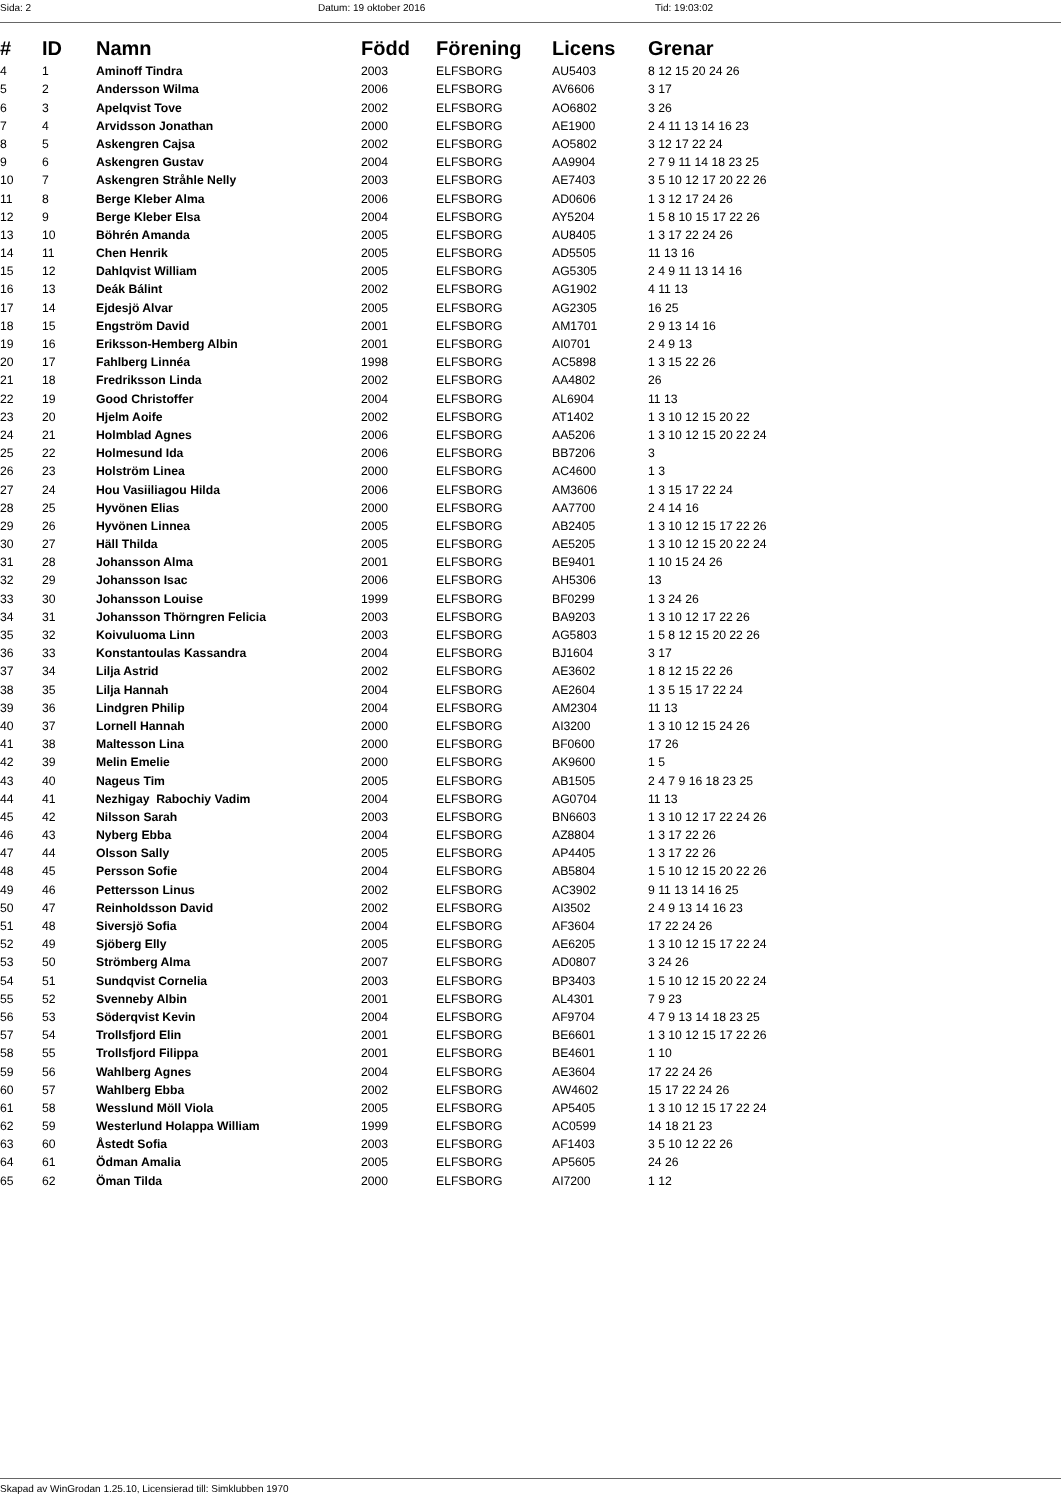Sida: 2 Datum: 19 oktober 2016 Tid: 19:03:02
| # | ID | Namn | Född | Förening | Licens | Grenar |
| --- | --- | --- | --- | --- | --- | --- |
| 4 | 1 | Aminoff Tindra | 2003 | ELFSBORG | AU5403 | 8 12 15 20 24 26 |
| 5 | 2 | Andersson Wilma | 2006 | ELFSBORG | AV6606 | 3 17 |
| 6 | 3 | Apelqvist Tove | 2002 | ELFSBORG | AO6802 | 3 26 |
| 7 | 4 | Arvidsson Jonathan | 2000 | ELFSBORG | AE1900 | 2 4 11 13 14 16 23 |
| 8 | 5 | Askengren Cajsa | 2002 | ELFSBORG | AO5802 | 3 12 17 22 24 |
| 9 | 6 | Askengren Gustav | 2004 | ELFSBORG | AA9904 | 2 7 9 11 14 18 23 25 |
| 10 | 7 | Askengren Stråhle Nelly | 2003 | ELFSBORG | AE7403 | 3 5 10 12 17 20 22 26 |
| 11 | 8 | Berge Kleber Alma | 2006 | ELFSBORG | AD0606 | 1 3 12 17 24 26 |
| 12 | 9 | Berge Kleber Elsa | 2004 | ELFSBORG | AY5204 | 1 5 8 10 15 17 22 26 |
| 13 | 10 | Böhrén Amanda | 2005 | ELFSBORG | AU8405 | 1 3 17 22 24 26 |
| 14 | 11 | Chen Henrik | 2005 | ELFSBORG | AD5505 | 11 13 16 |
| 15 | 12 | Dahlqvist William | 2005 | ELFSBORG | AG5305 | 2 4 9 11 13 14 16 |
| 16 | 13 | Deák Bálint | 2002 | ELFSBORG | AG1902 | 4 11 13 |
| 17 | 14 | Ejdesjö Alvar | 2005 | ELFSBORG | AG2305 | 16 25 |
| 18 | 15 | Engström David | 2001 | ELFSBORG | AM1701 | 2 9 13 14 16 |
| 19 | 16 | Eriksson-Hemberg Albin | 2001 | ELFSBORG | AI0701 | 2 4 9 13 |
| 20 | 17 | Fahlberg Linnéa | 1998 | ELFSBORG | AC5898 | 1 3 15 22 26 |
| 21 | 18 | Fredriksson Linda | 2002 | ELFSBORG | AA4802 | 26 |
| 22 | 19 | Good Christoffer | 2004 | ELFSBORG | AL6904 | 11 13 |
| 23 | 20 | Hjelm Aoife | 2002 | ELFSBORG | AT1402 | 1 3 10 12 15 20 22 |
| 24 | 21 | Holmblad Agnes | 2006 | ELFSBORG | AA5206 | 1 3 10 12 15 20 22 24 |
| 25 | 22 | Holmesund Ida | 2006 | ELFSBORG | BB7206 | 3 |
| 26 | 23 | Holström Linea | 2000 | ELFSBORG | AC4600 | 1 3 |
| 27 | 24 | Hou Vasiiliagou Hilda | 2006 | ELFSBORG | AM3606 | 1 3 15 17 22 24 |
| 28 | 25 | Hyvönen Elias | 2000 | ELFSBORG | AA7700 | 2 4 14 16 |
| 29 | 26 | Hyvönen Linnea | 2005 | ELFSBORG | AB2405 | 1 3 10 12 15 17 22 26 |
| 30 | 27 | Häll Thilda | 2005 | ELFSBORG | AE5205 | 1 3 10 12 15 20 22 24 |
| 31 | 28 | Johansson Alma | 2001 | ELFSBORG | BE9401 | 1 10 15 24 26 |
| 32 | 29 | Johansson Isac | 2006 | ELFSBORG | AH5306 | 13 |
| 33 | 30 | Johansson Louise | 1999 | ELFSBORG | BF0299 | 1 3 24 26 |
| 34 | 31 | Johansson Thörngren Felicia | 2003 | ELFSBORG | BA9203 | 1 3 10 12 17 22 26 |
| 35 | 32 | Koivuluoma Linn | 2003 | ELFSBORG | AG5803 | 1 5 8 12 15 20 22 26 |
| 36 | 33 | Konstantoulas Kassandra | 2004 | ELFSBORG | BJ1604 | 3 17 |
| 37 | 34 | Lilja Astrid | 2002 | ELFSBORG | AE3602 | 1 8 12 15 22 26 |
| 38 | 35 | Lilja Hannah | 2004 | ELFSBORG | AE2604 | 1 3 5 15 17 22 24 |
| 39 | 36 | Lindgren Philip | 2004 | ELFSBORG | AM2304 | 11 13 |
| 40 | 37 | Lornell Hannah | 2000 | ELFSBORG | AI3200 | 1 3 10 12 15 24 26 |
| 41 | 38 | Maltesson Lina | 2000 | ELFSBORG | BF0600 | 17 26 |
| 42 | 39 | Melin Emelie | 2000 | ELFSBORG | AK9600 | 1 5 |
| 43 | 40 | Nageus Tim | 2005 | ELFSBORG | AB1505 | 2 4 7 9 16 18 23 25 |
| 44 | 41 | Nezhigay Rabochiy Vadim | 2004 | ELFSBORG | AG0704 | 11 13 |
| 45 | 42 | Nilsson Sarah | 2003 | ELFSBORG | BN6603 | 1 3 10 12 17 22 24 26 |
| 46 | 43 | Nyberg Ebba | 2004 | ELFSBORG | AZ8804 | 1 3 17 22 26 |
| 47 | 44 | Olsson Sally | 2005 | ELFSBORG | AP4405 | 1 3 17 22 26 |
| 48 | 45 | Persson Sofie | 2004 | ELFSBORG | AB5804 | 1 5 10 12 15 20 22 26 |
| 49 | 46 | Pettersson Linus | 2002 | ELFSBORG | AC3902 | 9 11 13 14 16 25 |
| 50 | 47 | Reinholdsson David | 2002 | ELFSBORG | AI3502 | 2 4 9 13 14 16 23 |
| 51 | 48 | Siversjö Sofia | 2004 | ELFSBORG | AF3604 | 17 22 24 26 |
| 52 | 49 | Sjöberg Elly | 2005 | ELFSBORG | AE6205 | 1 3 10 12 15 17 22 24 |
| 53 | 50 | Strömberg Alma | 2007 | ELFSBORG | AD0807 | 3 24 26 |
| 54 | 51 | Sundqvist Cornelia | 2003 | ELFSBORG | BP3403 | 1 5 10 12 15 20 22 24 |
| 55 | 52 | Svenneby Albin | 2001 | ELFSBORG | AL4301 | 7 9 23 |
| 56 | 53 | Söderqvist Kevin | 2004 | ELFSBORG | AF9704 | 4 7 9 13 14 18 23 25 |
| 57 | 54 | Trollsfjord Elin | 2001 | ELFSBORG | BE6601 | 1 3 10 12 15 17 22 26 |
| 58 | 55 | Trollsfjord Filippa | 2001 | ELFSBORG | BE4601 | 1 10 |
| 59 | 56 | Wahlberg Agnes | 2004 | ELFSBORG | AE3604 | 17 22 24 26 |
| 60 | 57 | Wahlberg Ebba | 2002 | ELFSBORG | AW4602 | 15 17 22 24 26 |
| 61 | 58 | Wesslund Möll Viola | 2005 | ELFSBORG | AP5405 | 1 3 10 12 15 17 22 24 |
| 62 | 59 | Westerlund Holappa William | 1999 | ELFSBORG | AC0599 | 14 18 21 23 |
| 63 | 60 | Åstedt Sofia | 2003 | ELFSBORG | AF1403 | 3 5 10 12 22 26 |
| 64 | 61 | Ödman Amalia | 2005 | ELFSBORG | AP5605 | 24 26 |
| 65 | 62 | Öman Tilda | 2000 | ELFSBORG | AI7200 | 1 12 |
Skapad av WinGrodan 1.25.10, Licensierad till: Simklubben 1970